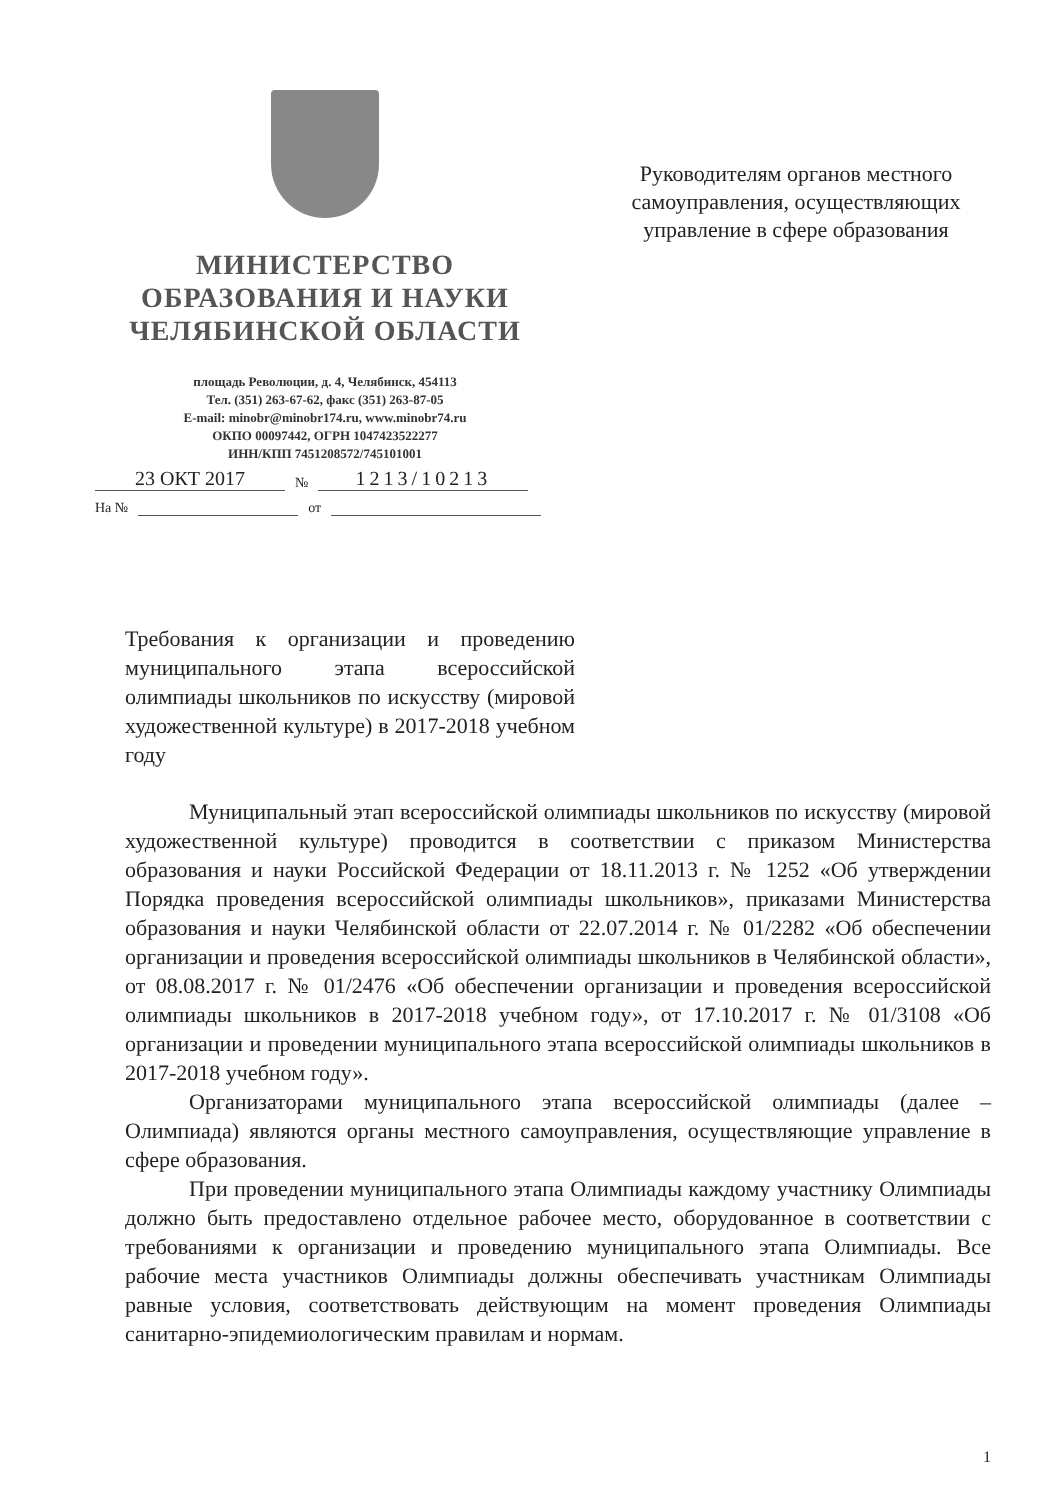МИНИСТЕРСТВО
ОБРАЗОВАНИЯ И НАУКИ
ЧЕЛЯБИНСКОЙ ОБЛАСТИ
площадь Революции, д. 4, Челябинск, 454113
Тел. (351) 263-67-62, факс (351) 263-87-05
E-mail: minobr@minobr174.ru, www.minobr74.ru
ОКПО 00097442, ОГРН 1047423522277
ИНН/КПП 7451208572/745101001
23 ОКТ 2017 № 1213/10213
На № от
Руководителям органов местного самоуправления, осуществляющих управление в сфере образования
Требования к организации и проведению муниципального этапа всероссийской олимпиады школьников по искусству (мировой художественной культуре) в 2017-2018 учебном году
Муниципальный этап всероссийской олимпиады школьников по искусству (мировой художественной культуре) проводится в соответствии с приказом Министерства образования и науки Российской Федерации от 18.11.2013 г. № 1252 «Об утверждении Порядка проведения всероссийской олимпиады школьников», приказами Министерства образования и науки Челябинской области от 22.07.2014 г. № 01/2282 «Об обеспечении организации и проведения всероссийской олимпиады школьников в Челябинской области», от 08.08.2017 г. № 01/2476 «Об обеспечении организации и проведения всероссийской олимпиады школьников в 2017-2018 учебном году», от 17.10.2017 г. № 01/3108 «Об организации и проведении муниципального этапа всероссийской олимпиады школьников в 2017-2018 учебном году».
Организаторами муниципального этапа всероссийской олимпиады (далее – Олимпиада) являются органы местного самоуправления, осуществляющие управление в сфере образования.
При проведении муниципального этапа Олимпиады каждому участнику Олимпиады должно быть предоставлено отдельное рабочее место, оборудованное в соответствии с требованиями к организации и проведению муниципального этапа Олимпиады. Все рабочие места участников Олимпиады должны обеспечивать участникам Олимпиады равные условия, соответствовать действующим на момент проведения Олимпиады санитарно-эпидемиологическим правилам и нормам.
1